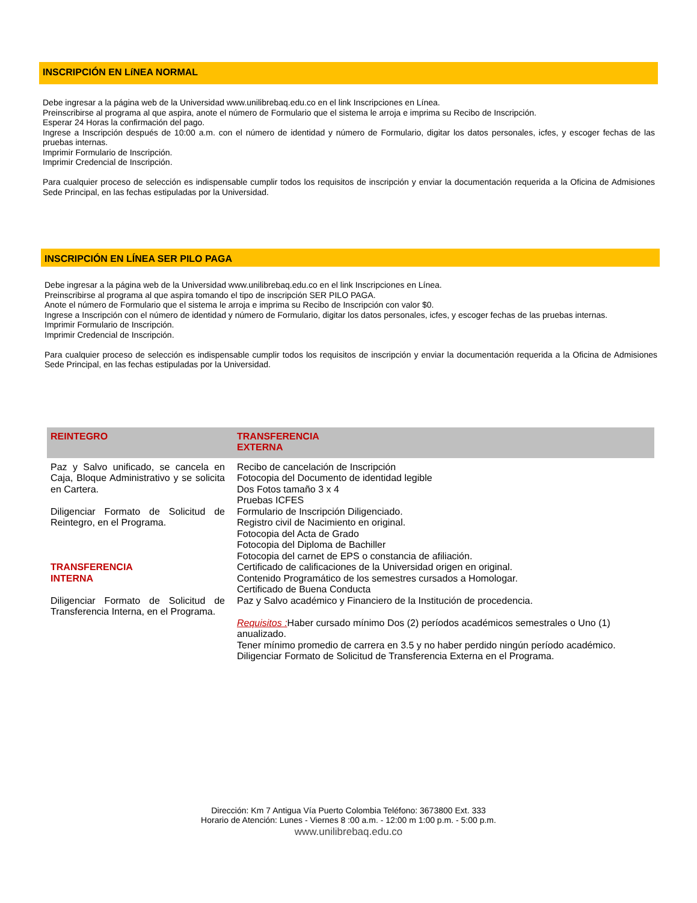INSCRIPCIÓN EN LíNEA NORMAL
Debe ingresar a la página web de la Universidad www.unilibrebaq.edu.co en el link Inscripciones en Línea.
Preinscribirse al programa al que aspira, anote el número de Formulario que el sistema le arroja e imprima su Recibo de Inscripción.
Esperar 24 Horas la confirmación del pago.
Ingrese a Inscripción después de 10:00 a.m. con el número de identidad y número de Formulario, digitar los datos personales, icfes, y escoger fechas de las pruebas internas.
Imprimir Formulario de Inscripción.
Imprimir Credencial de Inscripción.
Para cualquier proceso de selección es indispensable cumplir todos los requisitos de inscripción y enviar la documentación requerida a la Oficina de Admisiones Sede Principal, en las fechas estipuladas por la Universidad.
INSCRIPCIÓN EN LÍNEA SER PILO PAGA
Debe ingresar a la página web de la Universidad www.unilibrebaq.edu.co en el link Inscripciones en Línea.
Preinscribirse al programa al que aspira tomando el tipo de inscripción SER PILO PAGA.
Anote el número de Formulario que el sistema le arroja e imprima su Recibo de Inscripción con valor $0.
Ingrese a Inscripción con el número de identidad y número de Formulario, digitar los datos personales, icfes, y escoger fechas de las pruebas internas.
Imprimir Formulario de Inscripción.
Imprimir Credencial de Inscripción.
Para cualquier proceso de selección es indispensable cumplir todos los requisitos de inscripción y enviar la documentación requerida a la Oficina de Admisiones Sede Principal, en las fechas estipuladas por la Universidad.
| REINTEGRO | TRANSFERENCIA EXTERNA |
| --- | --- |
| Paz y Salvo unificado, se cancela en Caja, Bloque Administrativo y se solicita en Cartera. Diligenciar Formato de Solicitud de Reintegro, en el Programa. TRANSFERENCIA INTERNA Diligenciar Formato de Solicitud de Transferencia Interna, en el Programa. | Recibo de cancelación de Inscripción Fotocopia del Documento de identidad legible Dos Fotos tamaño 3 x 4 Pruebas ICFES Formulario de Inscripción Diligenciado. Registro civil de Nacimiento en original. Fotocopia del Acta de Grado Fotocopia del Diploma de Bachiller Fotocopia del carnet de EPS o constancia de afiliación. Certificado de calificaciones de la Universidad origen en original. Contenido Programático de los semestres cursados a Homologar. Certificado de Buena Conducta Paz y Salvo académico y Financiero de la Institución de procedencia. Requisitos : Haber cursado mínimo Dos (2) períodos académicos semestrales o Uno (1) anualizado. Tener mínimo promedio de carrera en 3.5 y no haber perdido ningún período académico. Diligenciar Formato de Solicitud de Transferencia Externa en el Programa. |
Dirección: Km 7 Antigua Vía Puerto Colombia Teléfono: 3673800 Ext. 333
Horario de Atención: Lunes - Viernes 8 :00 a.m. - 12:00 m 1:00 p.m. - 5:00 p.m.
www.unilibrebaq.edu.co